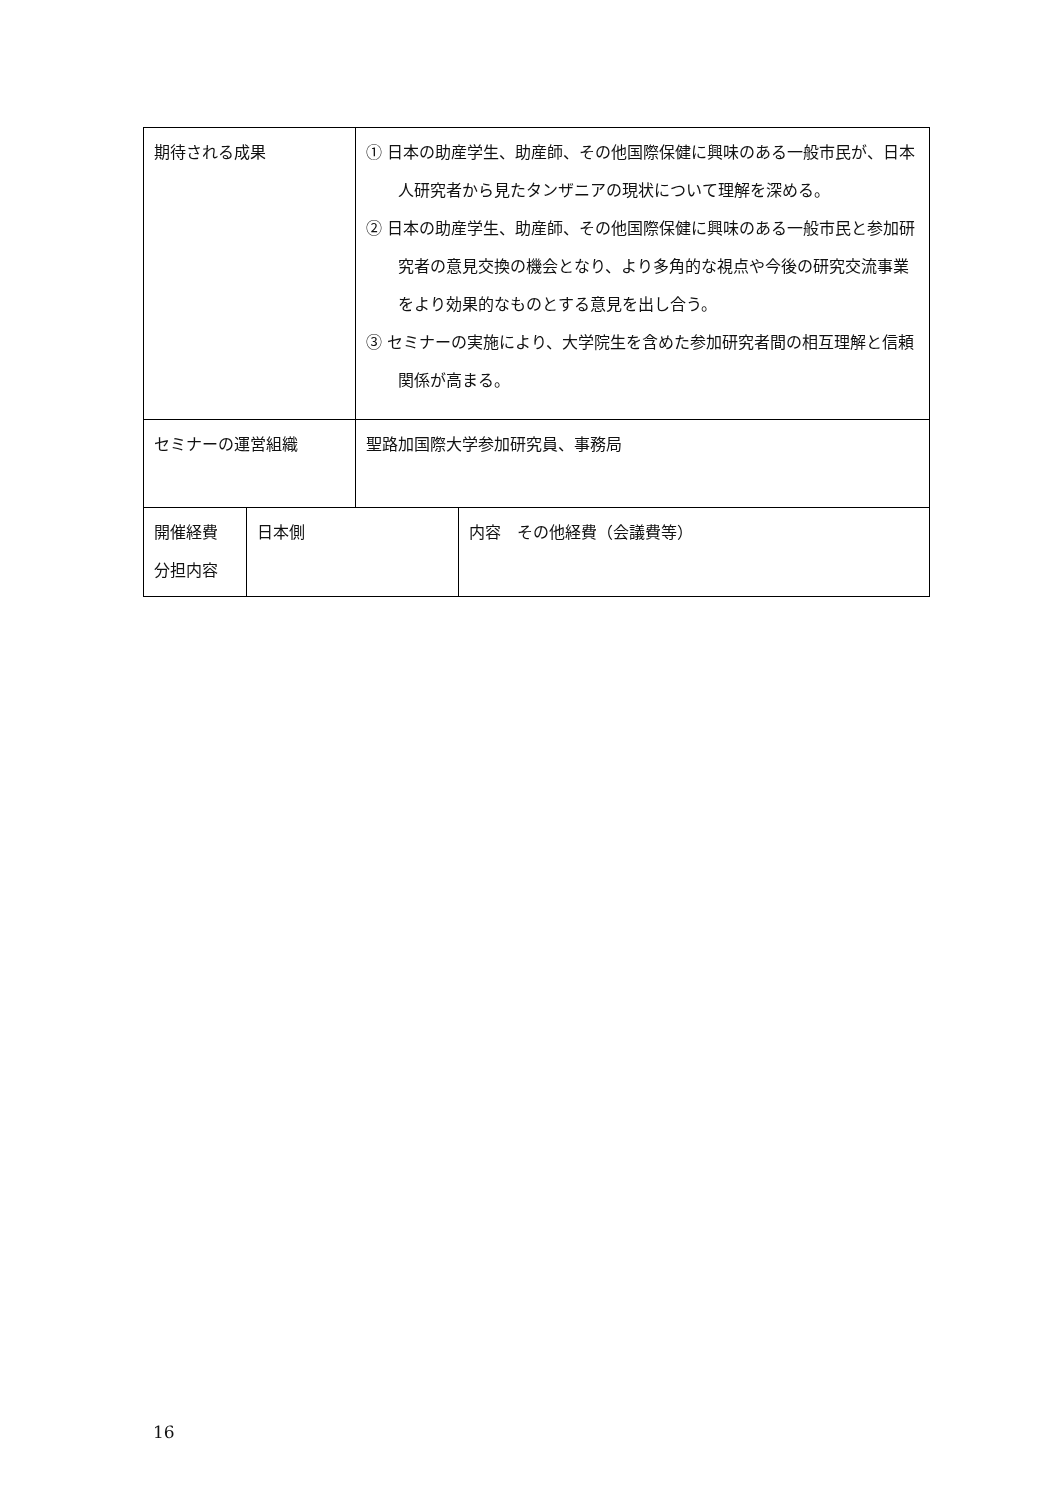| 期待される成果 | | ① 日本の助産学生、助産師、その他国際保健に興味のある一般市民が、日本人研究者から見たタンザニアの現状について理解を深める。 ② 日本の助産学生、助産師、その他国際保健に興味のある一般市民と参加研究者の意見交換の機会となり、より多角的な視点や今後の研究交流事業をより効果的なものとする意見を出し合う。 ③ セミナーの実施により、大学院生を含めた参加研究者間の相互理解と信頼関係が高まる。 | |
| セミナーの運営組織 | | 聖路加国際大学参加研究員、事務局 | |
| 開催経費 分担内容 | 日本側 | | 内容 その他経費（会議費等） |
16